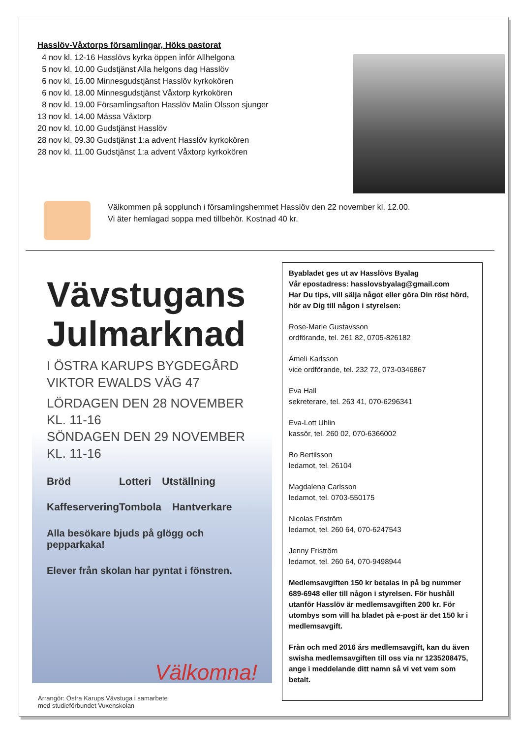Hasslöv-Våxtorps församlingar, Höks pastorat
4 nov kl. 12-16 Hasslövs kyrka öppen inför Allhelgona
5 nov kl. 10.00 Gudstjänst Alla helgons dag Hasslöv
6 nov kl. 16.00 Minnesgudstjänst Hasslöv kyrkokören
6 nov kl. 18.00 Minnesgudstjänst Våxtorp kyrkokören
8 nov kl. 19.00 Församlingsafton Hasslöv Malin Olsson sjunger
13 nov kl. 14.00 Mässa Våxtorp
20 nov kl. 10.00 Gudstjänst Hasslöv
28 nov kl. 09.30 Gudstjänst 1:a advent Hasslöv kyrkokören
28 nov kl. 11.00 Gudstjänst 1:a advent Våxtorp kyrkokören
Välkommen på sopplunch i församlingshemmet Hasslöv den 22 november kl. 12.00.
Vi äter hemlagad soppa med tillbehör. Kostnad 40 kr.
Vävstugans
Julmarknad
I ÖSTRA KARUPS BYGDEGÅRD
VIKTOR EWALDS VÄG 47
LÖRDAGEN DEN 28 NOVEMBER KL. 11-16
SÖNDAGEN DEN 29 NOVEMBER KL. 11-16
Bröd Lotteri Utställning
Kaffeservering Tombola Hantverkare
Alla besökare bjuds på glögg och pepparkaka!
Elever från skolan har pyntat i fönstren.
Välkomna!
Arrangör: Östra Karups Vävstuga i samarbete
med studieförbundet Vuxenskolan
Byabladet ges ut av Hasslövs Byalag
Vår epostadress: hasslovsbyalag@gmail.com
Har Du tips, vill sälja något eller göra Din röst hörd, hör av Dig till någon i styrelsen:
Rose-Marie Gustavsson
ordförande, tel. 261 82, 0705-826182
Ameli Karlsson
vice ordförande, tel. 232 72, 073-0346867
Eva Hall
sekreterare, tel. 263 41, 070-6296341
Eva-Lott Uhlin
kassör, tel. 260 02, 070-6366002
Bo Bertilsson
ledamot, tel. 26104
Magdalena Carlsson
ledamot, tel. 0703-550175
Nicolas Friström
ledamot, tel. 260 64, 070-6247543
Jenny Friström
ledamot, tel. 260 64, 070-9498944
Medlemsavgiften 150 kr betalas in på bg nummer 689-6948 eller till någon i styrelsen. För hushåll utanför Hasslöv är medlemsavgiften 200 kr. För utombys som vill ha bladet på e-post är det 150 kr i medlemsavgift.
Från och med 2016 års medlemsavgift, kan du även swisha medlemsavgiften till oss via nr 1235208475, ange i meddelande ditt namn så vi vet vem som betalt.